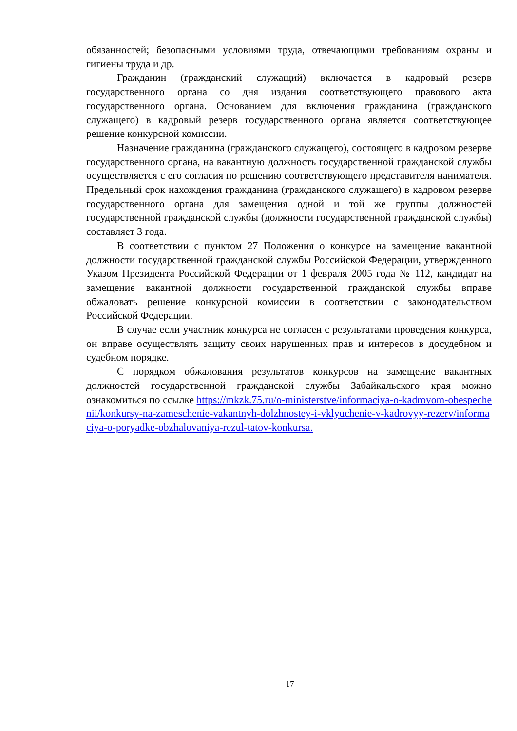обязанностей; безопасными условиями труда, отвечающими требованиям охраны и гигиены труда и др.
Гражданин (гражданский служащий) включается в кадровый резерв государственного органа со дня издания соответствующего правового акта государственного органа. Основанием для включения гражданина (гражданского служащего) в кадровый резерв государственного органа является соответствующее решение конкурсной комиссии.
Назначение гражданина (гражданского служащего), состоящего в кадровом резерве государственного органа, на вакантную должность государственной гражданской службы осуществляется с его согласия по решению соответствующего представителя нанимателя. Предельный срок нахождения гражданина (гражданского служащего) в кадровом резерве государственного органа для замещения одной и той же группы должностей государственной гражданской службы (должности государственной гражданской службы) составляет 3 года.
В соответствии с пунктом 27 Положения о конкурсе на замещение вакантной должности государственной гражданской службы Российской Федерации, утвержденного Указом Президента Российской Федерации от 1 февраля 2005 года № 112, кандидат на замещение вакантной должности государственной гражданской службы вправе обжаловать решение конкурсной комиссии в соответствии с законодательством Российской Федерации.
В случае если участник конкурса не согласен с результатами проведения конкурса, он вправе осуществлять защиту своих нарушенных прав и интересов в досудебном и судебном порядке.
С порядком обжалования результатов конкурсов на замещение вакантных должностей государственной гражданской службы Забайкальского края можно ознакомиться по ссылке https://mkzk.75.ru/o-ministerstve/informaciya-o-kadrovom-obespechenii/konkursy-na-zameschenie-vakantnyh-dolzhnostey-i-vklyuchenie-v-kadrovyy-rezerv/informaciya-o-poryadke-obzhalovaniya-rezul-tatov-konkursa.
17